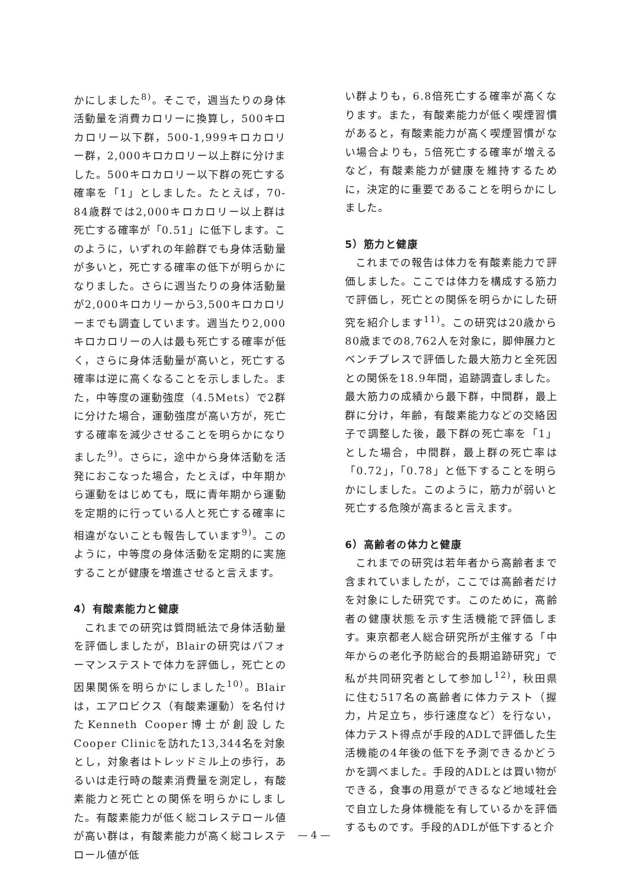かにしました<sup>8)</sup>。そこで，週当たりの身体活動量を消費カロリーに換算し，500キロカロリー以下群，500-1,999キロカロリー群，2,000キロカロリー以上群に分けました。500キロカロリー以下群の死亡する確率を「1」としました。たとえば，70-84歳群では2,000キロカロリー以上群は死亡する確率が「0.51」に低下します。このように，いずれの年齢群でも身体活動量が多いと，死亡する確率の低下が明らかになりました。さらに週当たりの身体活動量が2,000キロカリーから3,500キロカロリーまでも調査しています。週当たり2,000キロカロリーの人は最も死亡する確率が低く，さらに身体活動量が高いと，死亡する確率は逆に高くなることを示しました。また，中等度の運動強度（4.5Mets）で2群に分けた場合，運動強度が高い方が，死亡する確率を減少させることを明らかになりました<sup>9)</sup>。さらに，途中から身体活動を活発におこなった場合，たとえば，中年期から運動をはじめても，既に青年期から運動を定期的に行っている人と死亡する確率に相違がないことも報告しています<sup>9)</sup>。このように，中等度の身体活動を定期的に実施することが健康を増進させると言えます。
4）有酸素能力と健康
これまでの研究は質問紙法で身体活動量を評価しましたが，Blairの研究はパフォーマンステストで体力を評価し，死亡との因果関係を明らかにしました<sup>10)</sup>。Blairは，エアロビクス（有酸素運動）を名付けたKenneth Cooper博士が創設したCooper Clinicを訪れた13,344名を対象とし，対象者はトレッドミル上の歩行，あるいは走行時の酸素消費量を測定し，有酸素能力と死亡との関係を明らかにしました。有酸素能力が低く総コレステロール値が高い群は，有酸素能力が高く総コレステロール値が低
い群よりも，6.8倍死亡する確率が高くなります。また，有酸素能力が低く喫煙習慣があると，有酸素能力が高く喫煙習慣がない場合よりも，5倍死亡する確率が増えるなど，有酸素能力が健康を維持するために，決定的に重要であることを明らかにしました。
5）筋力と健康
これまでの報告は体力を有酸素能力で評価しました。ここでは体力を構成する筋力で評価し，死亡との関係を明らかにした研究を紹介します<sup>11)</sup>。この研究は20歳から80歳までの8,762人を対象に，脚伸展力とベンチプレスで評価した最大筋力と全死因との関係を18.9年間，追跡調査しました。最大筋力の成績から最下群，中間群，最上群に分け，年齢，有酸素能力などの交絡因子で調整した後，最下群の死亡率を「1」とした場合，中間群，最上群の死亡率は「0.72」，「0.78」と低下することを明らかにしました。このように，筋力が弱いと死亡する危険が高まると言えます。
6）高齢者の体力と健康
これまでの研究は若年者から高齢者まで含まれていましたが，ここでは高齢者だけを対象にした研究です。このために，高齢者の健康状態を示す生活機能で評価します。東京都老人総合研究所が主催する「中年からの老化予防総合的長期追跡研究」で私が共同研究者として参加し<sup>12)</sup>，秋田県に住む517名の高齢者に体力テスト（握力，片足立ち，歩行速度など）を行ない，体力テスト得点が手段的ADLで評価した生活機能の4年後の低下を予測できるかどうかを調べました。手段的ADLとは買い物ができる，食事の用意ができるなど地域社会で自立した身体機能を有しているかを評価するものです。手段的ADLが低下すると介
— 4 —